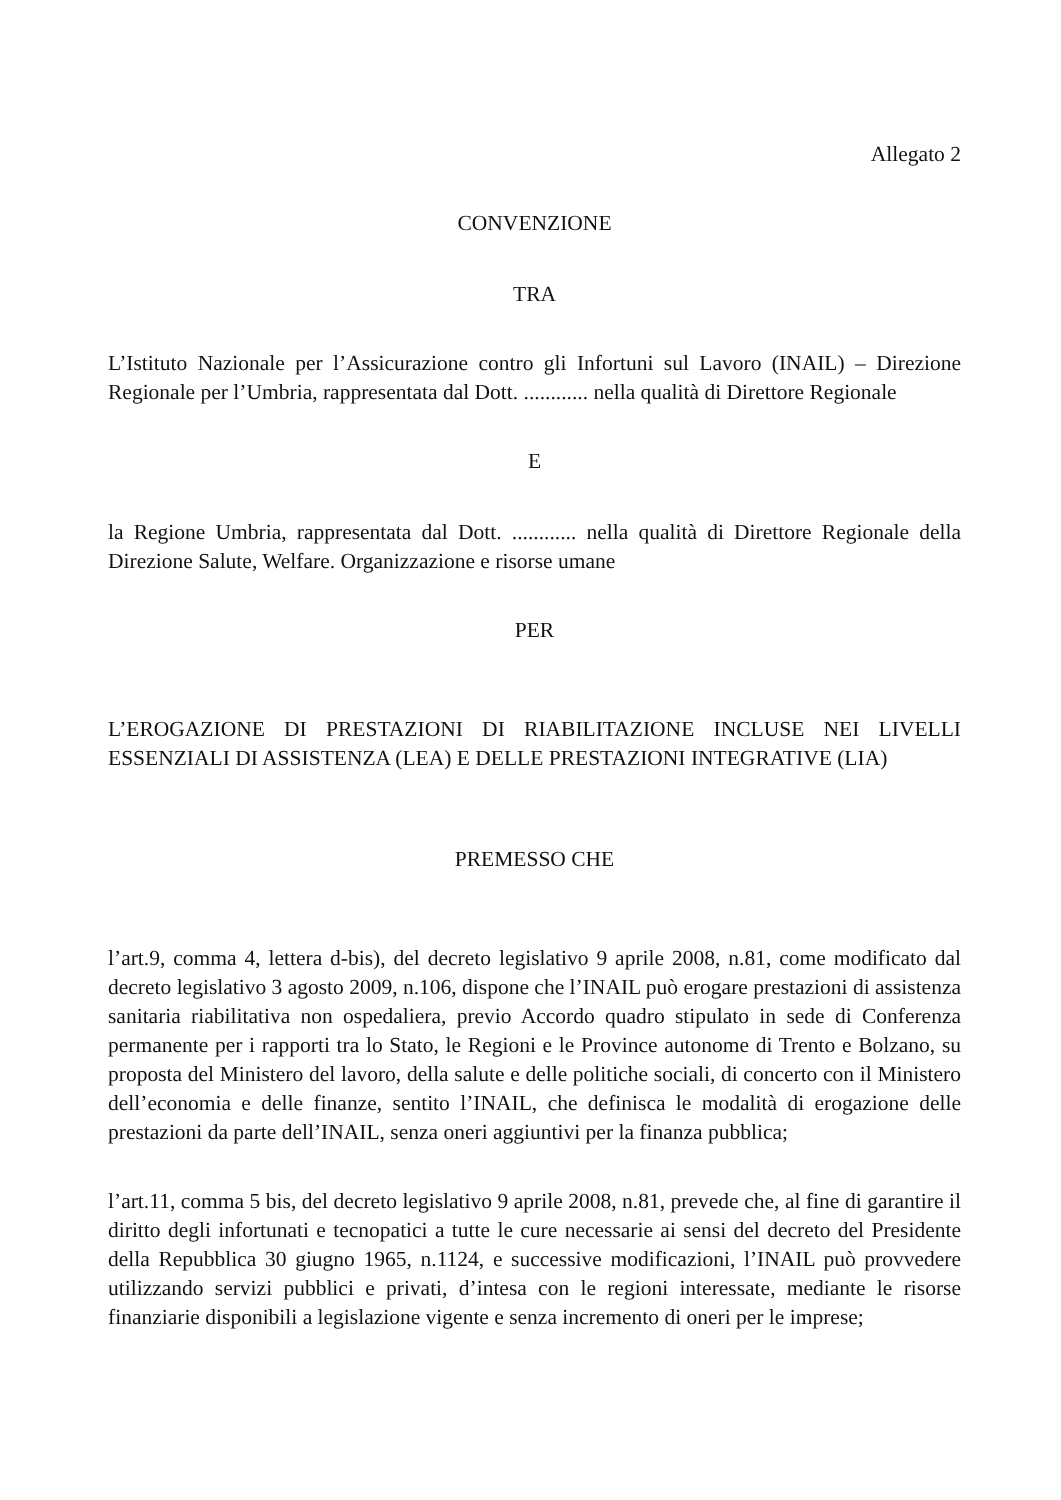Allegato 2
CONVENZIONE
TRA
L’Istituto Nazionale per l’Assicurazione contro gli Infortuni sul Lavoro (INAIL) – Direzione Regionale per l’Umbria, rappresentata dal Dott. ............ nella qualità di Direttore Regionale
E
la Regione Umbria, rappresentata dal Dott. ............ nella qualità di Direttore Regionale della Direzione Salute, Welfare. Organizzazione e risorse umane
PER
L’EROGAZIONE DI PRESTAZIONI DI RIABILITAZIONE INCLUSE NEI LIVELLI ESSENZIALI DI ASSISTENZA (LEA) E DELLE PRESTAZIONI INTEGRATIVE (LIA)
PREMESSO CHE
l’art.9, comma 4, lettera d-bis), del decreto legislativo 9 aprile 2008, n.81, come modificato dal decreto legislativo 3 agosto 2009, n.106, dispone che l’INAIL può erogare prestazioni di assistenza sanitaria riabilitativa non ospedaliera, previo Accordo quadro stipulato in sede di Conferenza permanente per i rapporti tra lo Stato, le Regioni e le Province autonome di Trento e Bolzano, su proposta del Ministero del lavoro, della salute e delle politiche sociali, di concerto con il Ministero dell’economia e delle finanze, sentito l’INAIL, che definisca le modalità di erogazione delle prestazioni da parte dell’INAIL, senza oneri aggiuntivi per la finanza pubblica;
l’art.11, comma 5 bis, del decreto legislativo 9 aprile 2008, n.81, prevede che, al fine di garantire il diritto degli infortunati e tecnopatici a tutte le cure necessarie ai sensi del decreto del Presidente della Repubblica 30 giugno 1965, n.1124, e successive modificazioni, l’INAIL può provvedere utilizzando servizi pubblici e privati, d’intesa con le regioni interessate, mediante le risorse finanziarie disponibili a legislazione vigente e senza incremento di oneri per le imprese;